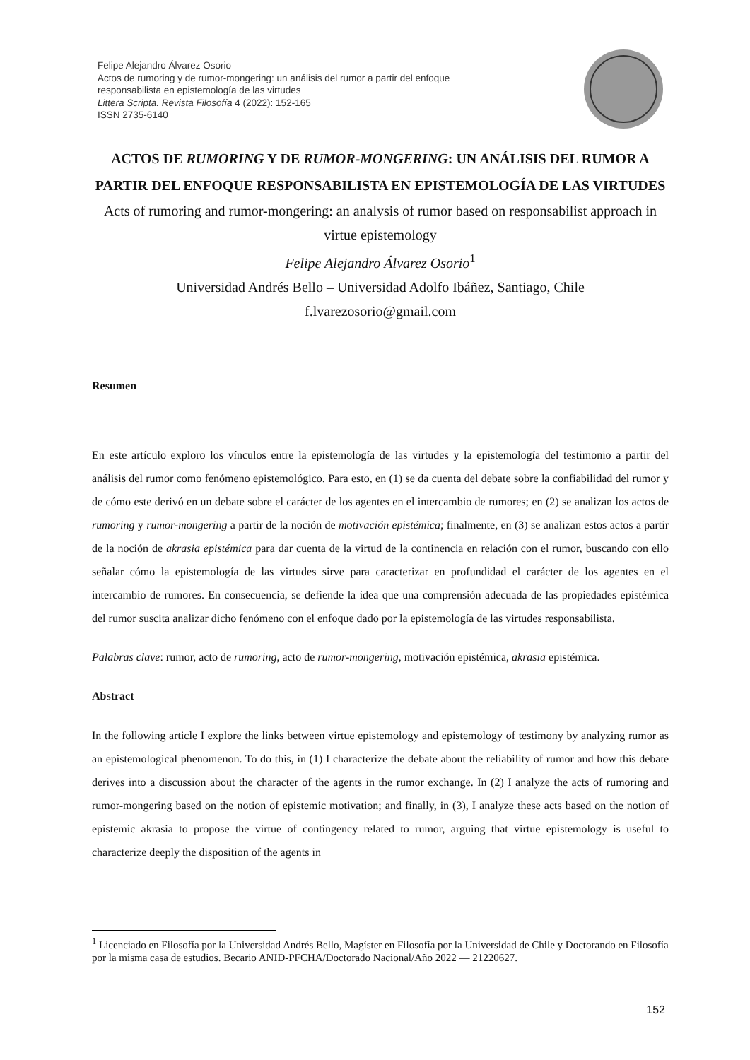Felipe Alejandro Álvarez Osorio
Actos de rumoring y de rumor-mongering: un análisis del rumor a partir del enfoque
responsabilista en epistemología de las virtudes
Littera Scripta. Revista Filosofía 4 (2022): 152-165
ISSN 2735-6140
ACTOS DE RUMORING Y DE RUMOR-MONGERING: UN ANÁLISIS DEL RUMOR A PARTIR DEL ENFOQUE RESPONSABILISTA EN EPISTEMOLOGÍA DE LAS VIRTUDES
Acts of rumoring and rumor-mongering: an analysis of rumor based on responsabilist approach in virtue epistemology
Felipe Alejandro Álvarez Osorio<sup>1</sup>
Universidad Andrés Bello – Universidad Adolfo Ibáñez, Santiago, Chile
f.lvarezosorio@gmail.com
Resumen
En este artículo exploro los vínculos entre la epistemología de las virtudes y la epistemología del testimonio a partir del análisis del rumor como fenómeno epistemológico. Para esto, en (1) se da cuenta del debate sobre la confiabilidad del rumor y de cómo este derivó en un debate sobre el carácter de los agentes en el intercambio de rumores; en (2) se analizan los actos de rumoring y rumor-mongering a partir de la noción de motivación epistémica; finalmente, en (3) se analizan estos actos a partir de la noción de akrasia epistémica para dar cuenta de la virtud de la continencia en relación con el rumor, buscando con ello señalar cómo la epistemología de las virtudes sirve para caracterizar en profundidad el carácter de los agentes en el intercambio de rumores. En consecuencia, se defiende la idea que una comprensión adecuada de las propiedades epistémica del rumor suscita analizar dicho fenómeno con el enfoque dado por la epistemología de las virtudes responsabilista.
Palabras clave: rumor, acto de rumoring, acto de rumor-mongering, motivación epistémica, akrasia epistémica.
Abstract
In the following article I explore the links between virtue epistemology and epistemology of testimony by analyzing rumor as an epistemological phenomenon. To do this, in (1) I characterize the debate about the reliability of rumor and how this debate derives into a discussion about the character of the agents in the rumor exchange. In (2) I analyze the acts of rumoring and rumor-mongering based on the notion of epistemic motivation; and finally, in (3), I analyze these acts based on the notion of epistemic akrasia to propose the virtue of contingency related to rumor, arguing that virtue epistemology is useful to characterize deeply the disposition of the agents in
<sup>1</sup> Licenciado en Filosofía por la Universidad Andrés Bello, Magíster en Filosofía por la Universidad de Chile y Doctorando en Filosofía por la misma casa de estudios. Becario ANID-PFCHA/Doctorado Nacional/Año 2022 — 21220627.
152